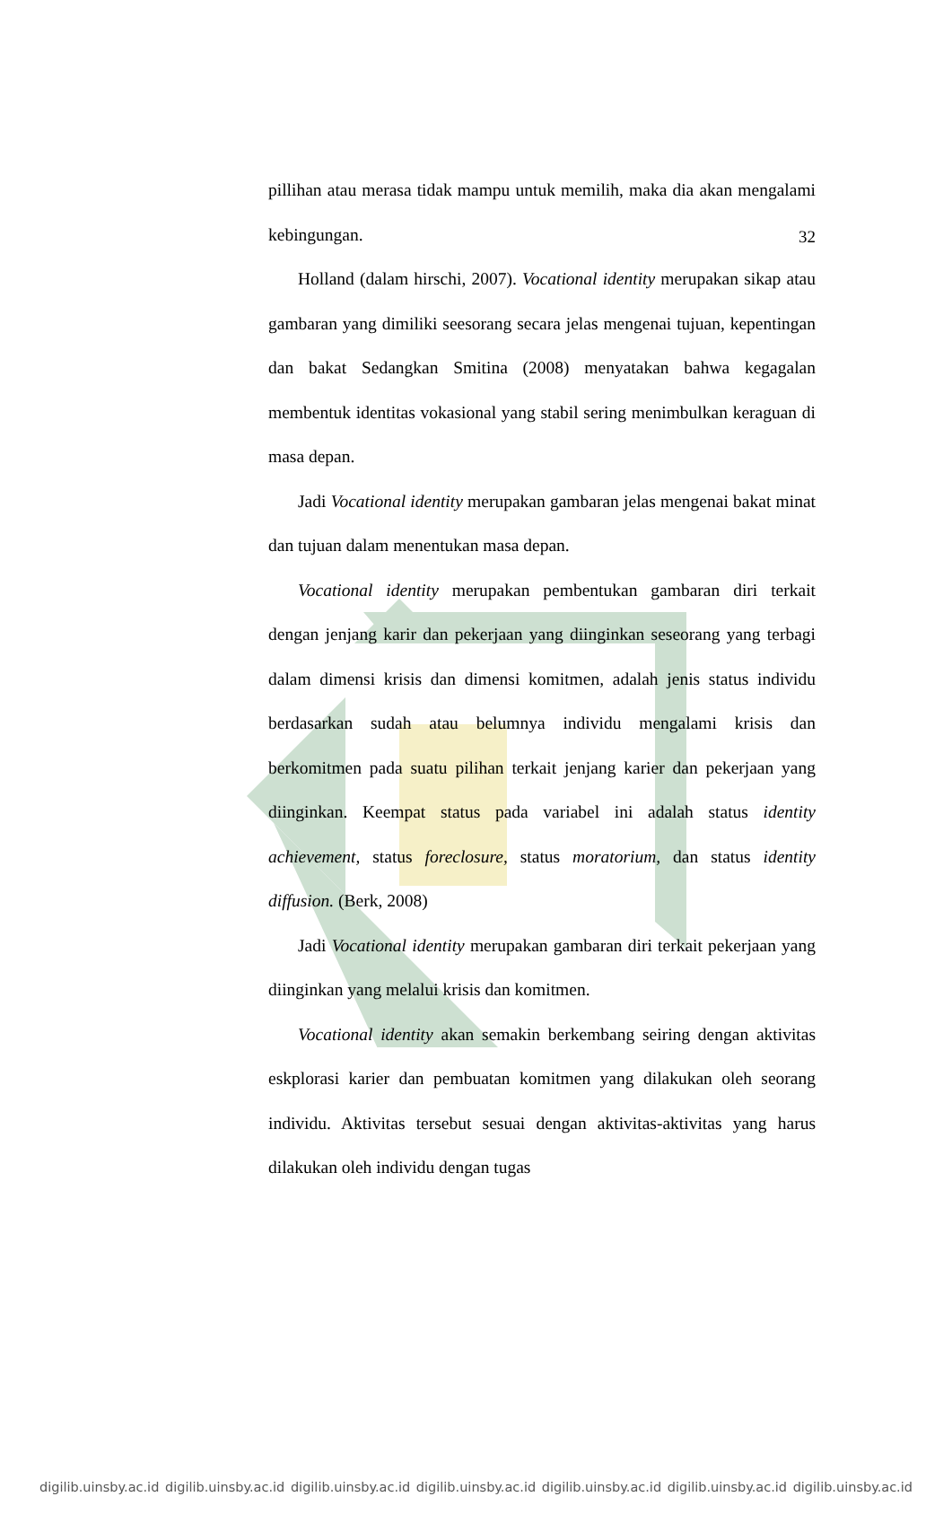32
pillihan atau merasa tidak mampu untuk memilih, maka dia akan mengalami kebingungan.
Holland (dalam hirschi, 2007). Vocational identity merupakan sikap atau gambaran yang dimiliki seesorang secara jelas mengenai tujuan, kepentingan dan bakat Sedangkan Smitina (2008) menyatakan bahwa kegagalan membentuk identitas vokasional yang stabil sering menimbulkan keraguan di masa depan.
Jadi Vocational identity merupakan gambaran jelas mengenai bakat minat dan tujuan dalam menentukan masa depan.
Vocational identity merupakan pembentukan gambaran diri terkait dengan jenjang karir dan pekerjaan yang diinginkan seseorang yang terbagi dalam dimensi krisis dan dimensi komitmen, adalah jenis status individu berdasarkan sudah atau belumnya individu mengalami krisis dan berkomitmen pada suatu pilihan terkait jenjang karier dan pekerjaan yang diinginkan. Keempat status pada variabel ini adalah status identity achievement, status foreclosure, status moratorium, dan status identity diffusion. (Berk, 2008)
Jadi Vocational identity merupakan gambaran diri terkait pekerjaan yang diinginkan yang melalui krisis dan komitmen.
Vocational identity akan semakin berkembang seiring dengan aktivitas eskplorasi karier dan pembuatan komitmen yang dilakukan oleh seorang individu. Aktivitas tersebut sesuai dengan aktivitas-aktivitas yang harus dilakukan oleh individu dengan tugas
digilib.uinsby.ac.id digilib.uinsby.ac.id digilib.uinsby.ac.id digilib.uinsby.ac.id digilib.uinsby.ac.id digilib.uinsby.ac.id digilib.uinsby.ac.id